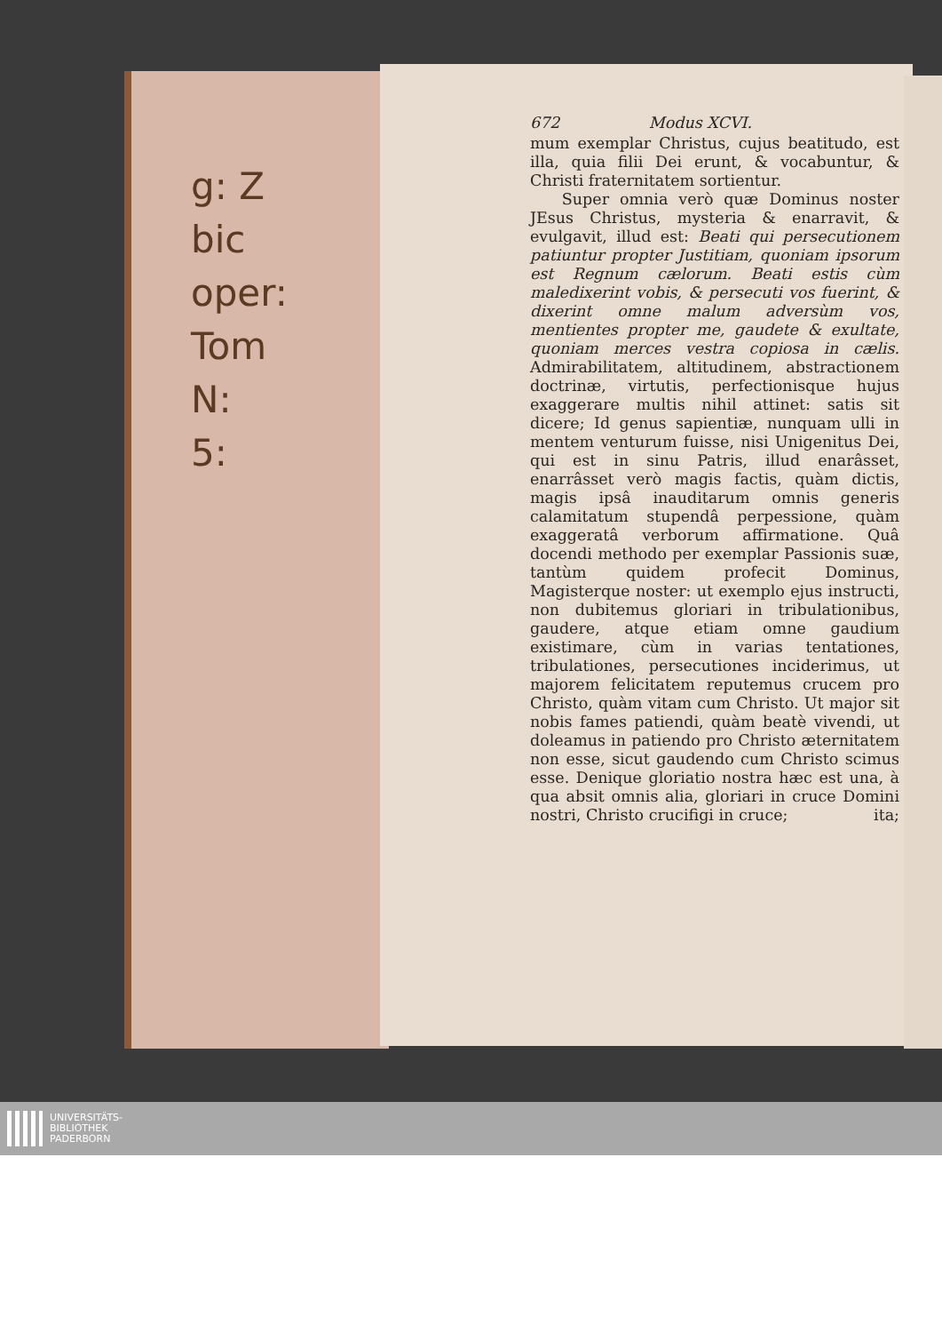g: Z
bic
oper:
Tom
N:
5:
672 Modus XCVI.
mum exemplar Christus, cujus beatitudo, est illa, quia filii Dei erunt, & vocabuntur, & Christi fraternitatem sortientur.
Super omnia verò quæ Dominus noster JEsus Christus, mysteria & enarravit, & evulgavit, illud est: Beati qui persecutionem patiuntur propter Justitiam, quoniam ipsorum est Regnum cælorum. Beati estis cùm maledixerint vobis, & persecuti vos fuerint, & dixerint omne malum adversùm vos, mentientes propter me, gaudete & exultate, quoniam merces vestra copiosa in cælis. Admirabilitatem, altitudinem, abstractionem doctrinæ, virtutis, perfectionisque hujus exaggerare multis nihil attinet: satis sit dicere; Id genus sapientiæ, nunquam ulli in mentem venturum fuisse, nisi Unigenitus Dei, qui est in sinu Patris, illud enarâsset, enarrâsset verò magis factis, quàm dictis, magis ipsâ inauditarum omnis generis calamitatum stupendâ perpessione, quàm exaggeratâ verborum affirmatione. Quâ docendi methodo per exemplar Passionis suæ, tantùm quidem profecit Dominus, Magisterque noster: ut exemplo ejus instructi, non dubitemus gloriari in tribulationibus, gaudere, atque etiam omne gaudium existimare, cùm in varias tentationes, tribulationes, persecutiones inciderimus, ut majorem felicitatem reputemus crucem pro Christo, quàm vitam cum Christo. Ut major sit nobis fames patiendi, quàm beatè vivendi, ut doleamus in patiendo pro Christo æternitatem non esse, sicut gaudendo cum Christo scimus esse. Denique gloriatio nostra hæc est una, à qua absit omnis alia, gloriari in cruce Domini nostri, Christo crucifigi in cruce; ita;
UNIVERSITÄTS-
BIBLIOTHEK
PADERBORN